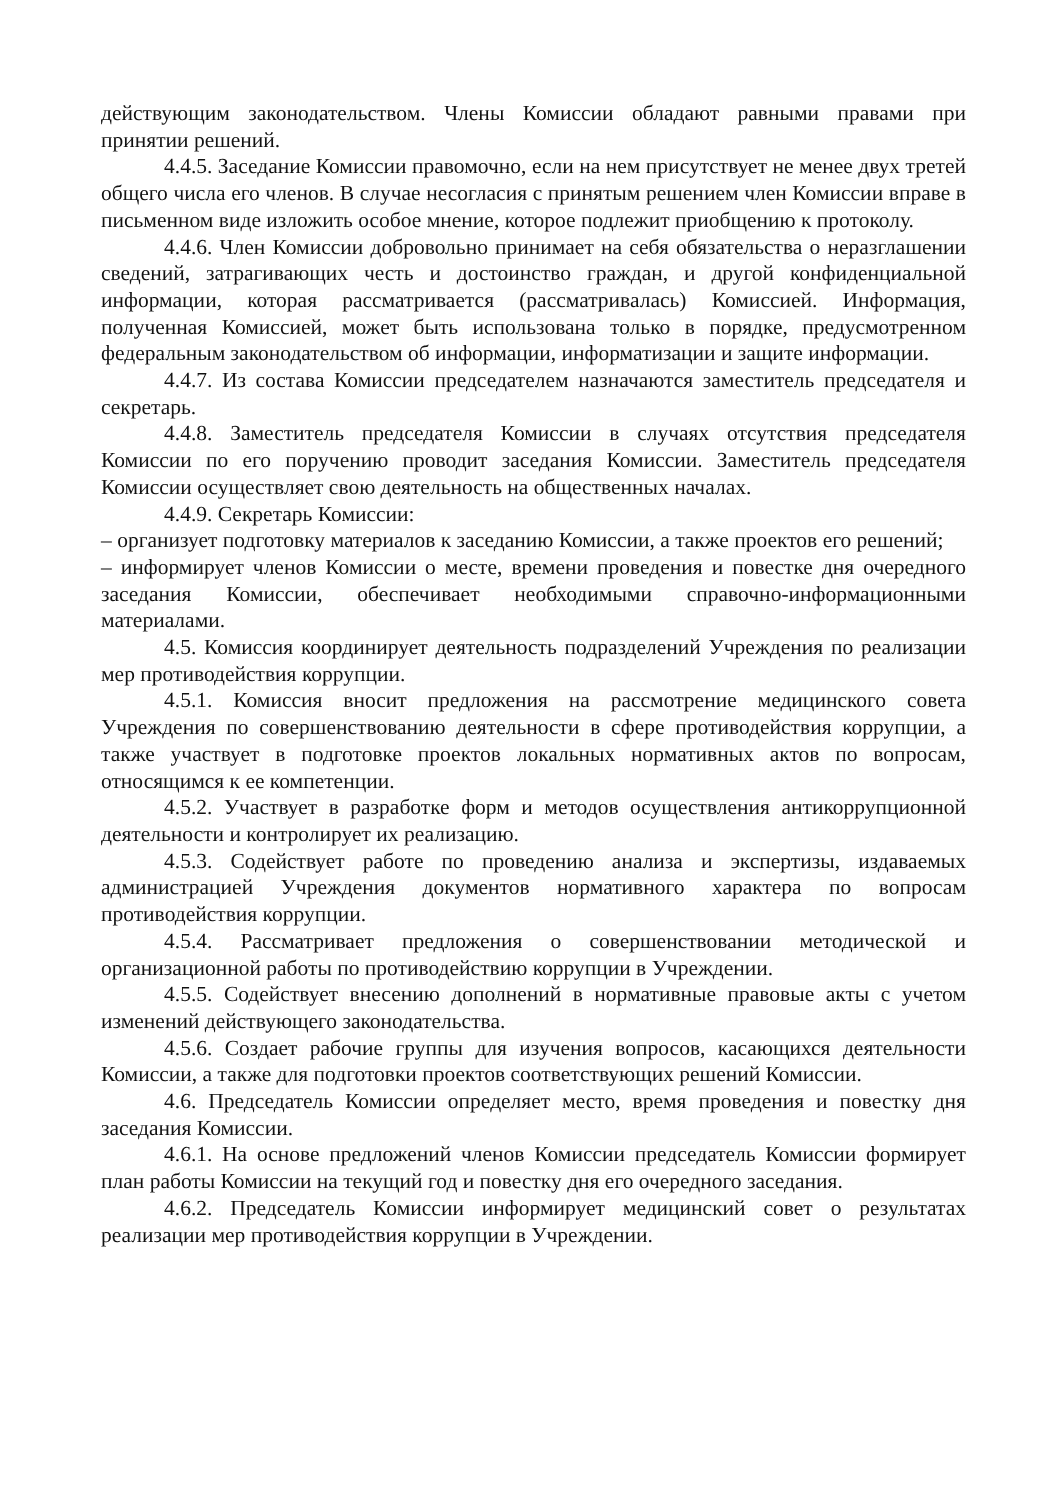действующим законодательством. Члены Комиссии обладают равными правами при принятии решений.
4.4.5. Заседание Комиссии правомочно, если на нем присутствует не менее двух третей общего числа его членов. В случае несогласия с принятым решением член Комиссии вправе в письменном виде изложить особое мнение, которое подлежит приобщению к протоколу.
4.4.6. Член Комиссии добровольно принимает на себя обязательства о неразглашении сведений, затрагивающих честь и достоинство граждан, и другой конфиденциальной информации, которая рассматривается (рассматривалась) Комиссией. Информация, полученная Комиссией, может быть использована только в порядке, предусмотренном федеральным законодательством об информации, информатизации и защите информации.
4.4.7. Из состава Комиссии председателем назначаются заместитель председателя и секретарь.
4.4.8. Заместитель председателя Комиссии в случаях отсутствия председателя Комиссии по его поручению проводит заседания Комиссии. Заместитель председателя Комиссии осуществляет свою деятельность на общественных началах.
4.4.9. Секретарь Комиссии:
– организует подготовку материалов к заседанию Комиссии, а также проектов его решений;
– информирует членов Комиссии о месте, времени проведения и повестке дня очередного заседания Комиссии, обеспечивает необходимыми справочно-информационными материалами.
4.5. Комиссия координирует деятельность подразделений Учреждения по реализации мер противодействия коррупции.
4.5.1. Комиссия вносит предложения на рассмотрение медицинского совета Учреждения по совершенствованию деятельности в сфере противодействия коррупции, а также участвует в подготовке проектов локальных нормативных актов по вопросам, относящимся к ее компетенции.
4.5.2. Участвует в разработке форм и методов осуществления антикоррупционной деятельности и контролирует их реализацию.
4.5.3. Содействует работе по проведению анализа и экспертизы, издаваемых администрацией Учреждения документов нормативного характера по вопросам противодействия коррупции.
4.5.4. Рассматривает предложения о совершенствовании методической и организационной работы по противодействию коррупции в Учреждении.
4.5.5. Содействует внесению дополнений в нормативные правовые акты с учетом изменений действующего законодательства.
4.5.6. Создает рабочие группы для изучения вопросов, касающихся деятельности Комиссии, а также для подготовки проектов соответствующих решений Комиссии.
4.6. Председатель Комиссии определяет место, время проведения и повестку дня заседания Комиссии.
4.6.1. На основе предложений членов Комиссии председатель Комиссии формирует план работы Комиссии на текущий год и повестку дня его очередного заседания.
4.6.2. Председатель Комиссии информирует медицинский совет о результатах реализации мер противодействия коррупции в Учреждении.